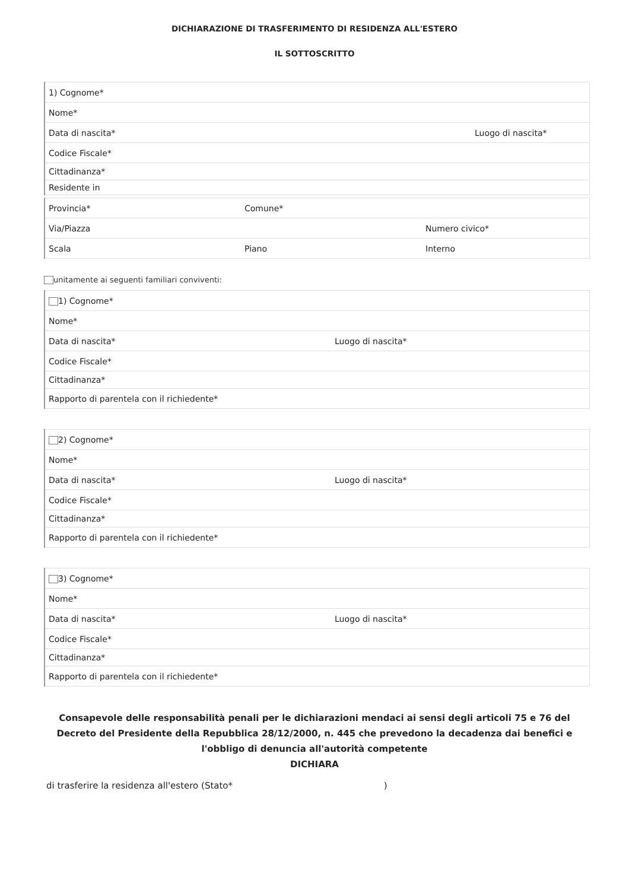DICHIARAZIONE DI TRASFERIMENTO DI RESIDENZA ALL'ESTERO
IL SOTTOSCRITTO
| 1) Cognome* | |
| Nome* | |
| Data di nascita* | Luogo di nascita* |
| Codice Fiscale* | |
| Cittadinanza* | |
| Residente in | |
| Provincia* | Comune* | |
| Via/Piazza | | Numero civico* |
| Scala | Piano | Interno |
unitamente ai seguenti familiari conviventi:
| 1) Cognome* | |
| Nome* | |
| Data di nascita* | Luogo di nascita* |
| Codice Fiscale* | |
| Cittadinanza* | |
| Rapporto di parentela con il richiedente* | |
| 2) Cognome* | |
| Nome* | |
| Data di nascita* | Luogo di nascita* |
| Codice Fiscale* | |
| Cittadinanza* | |
| Rapporto di parentela con il richiedente* | |
| 3) Cognome* | |
| Nome* | |
| Data di nascita* | Luogo di nascita* |
| Codice Fiscale* | |
| Cittadinanza* | |
| Rapporto di parentela con il richiedente* | |
Consapevole delle responsabilità penali per le dichiarazioni mendaci ai sensi degli articoli 75 e 76 del Decreto del Presidente della Repubblica 28/12/2000, n. 445 che prevedono la decadenza dai benefici e l'obbligo di denuncia all'autorità competente
DICHIARA
di trasferire la residenza all'estero (Stato* )